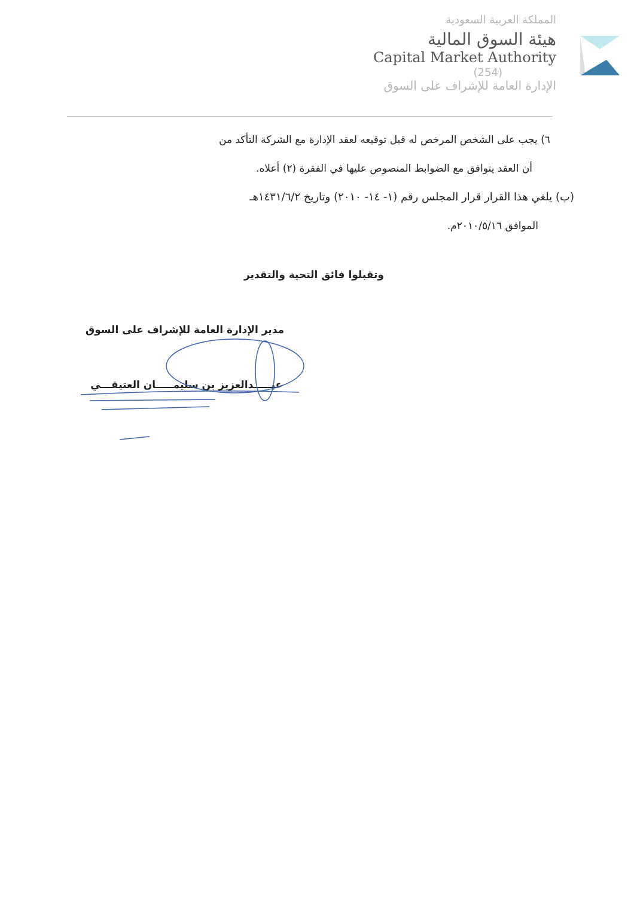المملكة العربية السعودية
هيئة السوق المالية
Capital Market Authority
(254)
الإدارة العامة للإشراف على السوق
٦) يجب على الشخص المرخص له قبل توقيعه لعقد الإدارة مع الشركة التأكد من
أن العقد يتوافق مع الضوابط المنصوص عليها في الفقرة (٢) أعلاه.
(ب) يلغي هذا القرار قرار المجلس رقم (١- ١٤- ٢٠١٠) وتاريخ ١٤٣١/٦/٢هـ
الموافق ٢٠١٠/٥/١٦م.
وتقبلوا فائق التحية والتقدير
مدير الإدارة العامة للإشراف على السوق
عبـــــدالعزيز بن سليمـــــان العتيقـــي